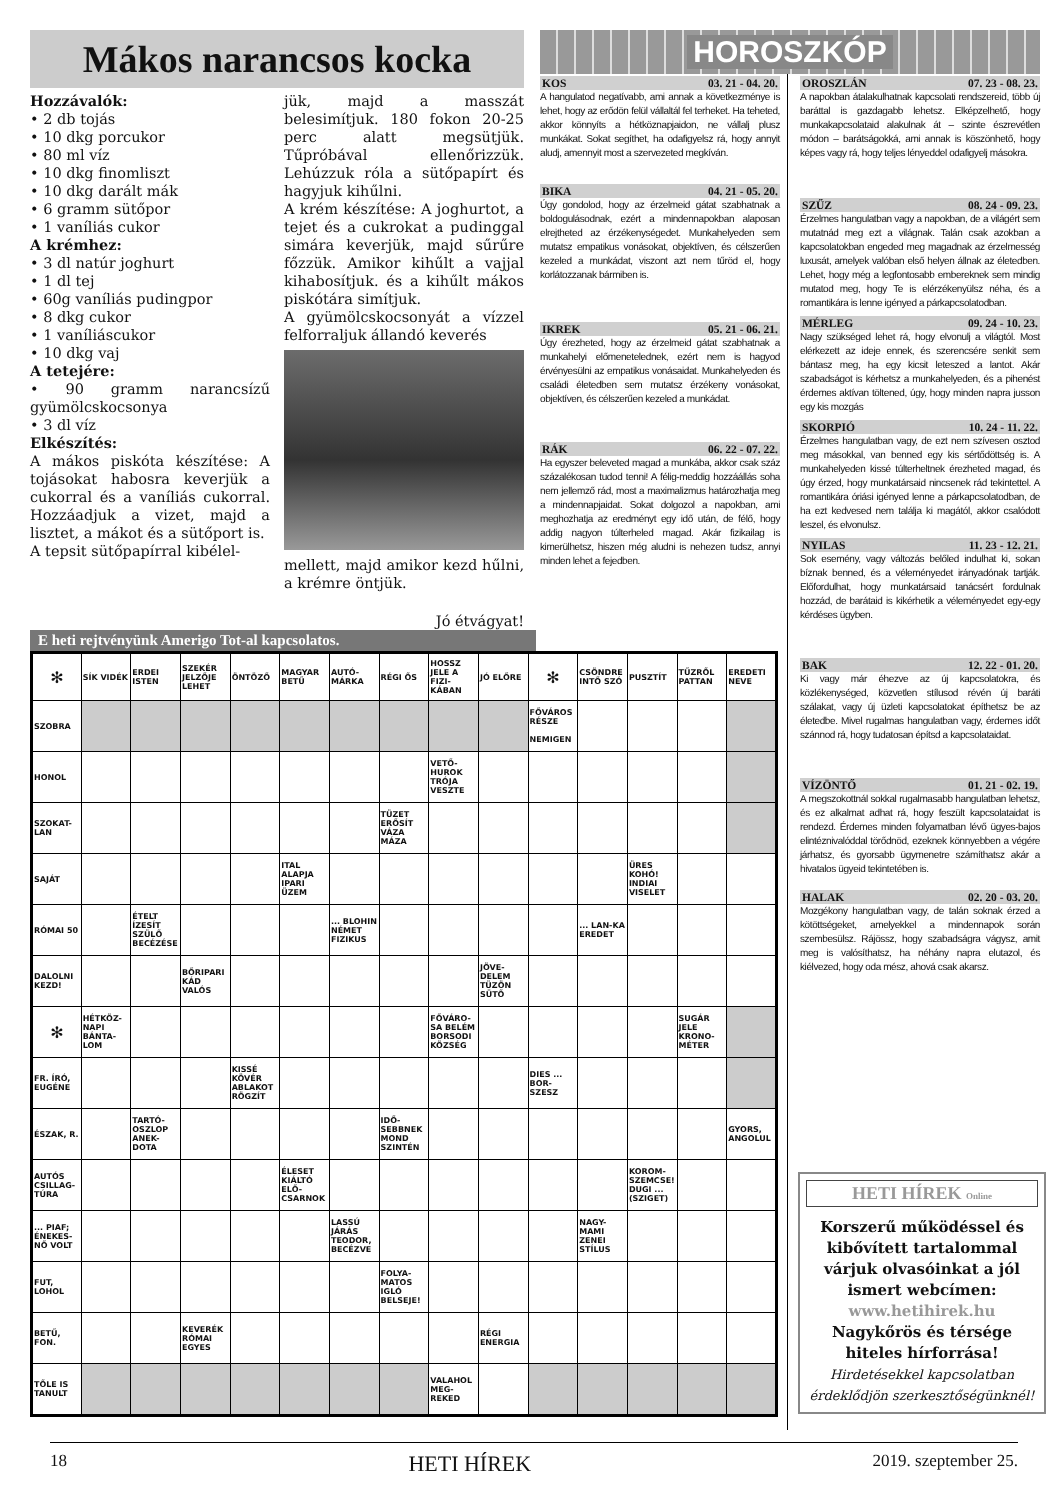Mákos narancsos kocka
Hozzávalók:
• 2 db tojás
• 10 dkg porcukor
• 80 ml víz
• 10 dkg finomliszt
• 10 dkg darált mák
• 6 gramm sütőpor
• 1 vaníliás cukor
A krémhez:
• 3 dl natúr joghurt
• 1 dl tej
• 60g vaníliás pudingpor
• 8 dkg cukor
• 1 vaníliáscukor
• 10 dkg vaj
A tetejére:
• 90 gramm narancsízű gyümölcskocsonya
• 3 dl víz
Elkészítés:
A mákos piskóta készítése: A tojásokat habosra keverjük a cukorral és a vaníliás cukorral. Hozzáadjuk a vizet, majd a lisztet, a mákot és a sütőport is.
A tepsit sütőpapírral kibélel-
jük, majd a masszát belesimítjuk. 180 fokon 20-25 perc alatt megsütjük. Tűpróbával ellenőrizzük. Lehúzzuk róla a sütőpapírt és hagyjuk kihűlni.
A krém készítése: A joghurtot, a tejet és a cukrokat a pudinggal simára keverjük, majd sűrűre főzzük. Amikor kihűlt a vajjal kihabosítjuk. és a kihűlt mákos piskótára simítjuk.
A gyümölcskocsonyát a vízzel felforraljuk állandó keverés
mellett, majd amikor kezd hűlni, a krémre öntjük.
Jó étvágyat!
HOROSZKÓP
KOS 03. 21 - 04. 20.
A hangulatod negatívabb, ami annak a következménye is lehet, hogy az erődön felül vállaltál fel terheket. Ha teheted, akkor könnyíts a hétköznapjaidon, ne vállalj plusz munkákat. Sokat segíthet, ha odafigyelsz rá, hogy annyit aludj, amennyit most a szervezeted megkíván.
BIKA 04. 21 - 05. 20.
Úgy gondolod, hogy az érzelmeid gátat szabhatnak a boldogulásodnak, ezért a mindennapokban alaposan elrejtheted az érzékenységedet. Munkahelyeden sem mutatsz empatikus vonásokat, objektíven, és célszerűen kezeled a munkádat, viszont azt nem tűröd el, hogy korlátozzanak bármiben is.
IKREK 05. 21 - 06. 21.
Úgy érezheted, hogy az érzelmeid gátat szabhatnak a munkahelyi előmenetelednek, ezért nem is hagyod érvényesülni az empatikus vonásaidat. Munkahelyeden és családi életedben sem mutatsz érzékeny vonásokat, objektíven, és célszerűen kezeled a munkádat.
RÁK 06. 22 - 07. 22.
Ha egyszer beleveted magad a munkába, akkor csak száz százalékosan tudod tenni! A félig-meddig hozzáállás soha nem jellemző rád, most a maximalizmus határozhatja meg a mindennapjaidat. Sokat dolgozol a napokban, ami meghozhatja az eredményt egy idő után, de félő, hogy addig nagyon túlterheled magad. Akár fizikailag is kimerülhetsz, hiszen még aludni is nehezen tudsz, annyi minden lehet a fejedben.
OROSZLÁN 07. 23 - 08. 23.
A napokban átalakulhatnak kapcsolati rendszereid, több új baráttal is gazdagabb lehetsz. Elképzelhető, hogy munkakapcsolataid alakulnak át – szinte észrevétlen módon – barátságokká, ami annak is köszönhető, hogy képes vagy rá, hogy teljes lényeddel odafigyelj másokra.
SZŰZ 08. 24 - 09. 23.
Érzelmes hangulatban vagy a napokban, de a világért sem mutatnád meg ezt a világnak. Talán csak azokban a kapcsolatokban engeded meg magadnak az érzelmesség luxusát, amelyek valóban első helyen állnak az életedben. Lehet, hogy még a legfontosabb embereknek sem mindig mutatod meg, hogy Te is elérzékenyülsz néha, és a romantikára is lenne igényed a párkapcsolatodban.
MÉRLEG 09. 24 - 10. 23.
Nagy szükséged lehet rá, hogy elvonulj a világtól. Most elérkezett az ideje ennek, és szerencsére senkit sem bántasz meg, ha egy kicsit leteszed a lantot. Akár szabadságot is kérhetsz a munkahelyeden, és a pihenést érdemes aktívan töltened, úgy, hogy minden napra jusson egy kis mozgás
SKORPIÓ 10. 24 - 11. 22.
Érzelmes hangulatban vagy, de ezt nem szívesen osztod meg másokkal, van benned egy kis sértődöttség is. A munkahelyeden kissé túlterheltnek érezheted magad, és úgy érzed, hogy munkatársaid nincsenek rád tekintettel. A romantikára óriási igényed lenne a párkapcsolatodban, de ha ezt kedvesed nem találja ki magától, akkor csalódott leszel, és elvonulsz.
NYILAS 11. 23 - 12. 21.
Sok esemény, vagy változás belőled indulhat ki, sokan bíznak benned, és a véleményedet irányadónak tartják. Előfordulhat, hogy munkatársaid tanácsért fordulnak hozzád, de barátaid is kikérhetik a véleményedet egy-egy kérdéses ügyben.
BAK 12. 22 - 01. 20.
Ki vagy már éhezve az új kapcsolatokra, és közlékenységed, közvetlen stílusod révén új baráti szálakat, vagy új üzleti kapcsolatokat építhetsz be az életedbe. Mivel rugalmas hangulatban vagy, érdemes időt szánnod rá, hogy tudatosan építsd a kapcsolataidat.
VÍZÖNTŐ 01. 21 - 02. 19.
A megszokottnál sokkal rugalmasabb hangulatban lehetsz, és ez alkalmat adhat rá, hogy feszült kapcsolataidat is rendezd. Érdemes minden folyamatban lévő ügyes-bajos elintéznivalóddal törődnöd, ezeknek könnyebben a végére járhatsz, és gyorsabb ügymenetre számíthatsz akár a hivatalos ügyeid tekintetében is.
HALAK 02. 20 - 03. 20.
Mozgékony hangulatban vagy, de talán soknak érzed a kötöttségeket, amelyekkel a mindennapok során szembesülsz. Rájössz, hogy szabadságra vágysz, amit meg is valósíthatsz, ha néhány napra elutazol, és kiélvezed, hogy oda mész, ahová csak akarsz.
E heti rejtvényünk Amerigo Tot-al kapcsolatos.
| ✻ | SÍK VIDÉK | ERDEI ISTEN | SZEKÉR JELZŐJE LEHET | ÖNTÖZŐ | MAGYAR BETŰ | AUTÓ-MÁRKA | RÉGI ŐS | HOSSZ JELE A FIZI-KÁBAN | JÓ ELŐRE | ✻ | CSÖNDRE INTŐ SZÓ | PUSZTÍT | TŰZRŐL PATTAN | EREDETI NEVE |
| SZOBRA | | | | | | | | | | FŐVÁROS RÉSZE NEMIGEN | | | | |
| HONOL | | | | | | | | VETŐ-HUROK TRÓJA VESZTE | | | | | | |
| SZOKAT-LAN | | | | | | | TÜZET ERŐSÍT VÁZA MÁZA | | | | | | | |
| SAJÁT | | | | | ITAL ALAPJA IPARI ÜZEM | | | | | | | ÜRES KOHÓ! INDIAI VISELET | | |
| RÓMAI 50 | | ÉTELT ÍZESÍT SZÜLŐ BECÉZÉSE | | | | ... BLOHIN NÉMET FIZIKUS | | | | | ... LAN-KA EREDET | | | |
| DALOLNI KEZD! | | | BŐRIPARI KÁD VALÓS | | | | | | JÖVE-DELEM TÜZÖN SÜTŐ | | | | | |
| ✻ | HÉTKÖZ-NAPI BÁNTA-LOM | | | | | | | FŐVÁRO-SA BELÉM BORSODI KÖZSÉG | | | | | SUGÁR JELE KRONO-MÉTER | |
| FR. ÍRÓ, EUGÉNE | | | | KISSÉ KÖVÉR ABLAKOT RÖGZÍT | | | | | | DIES ... BOR-SZESZ | | | | |
| ÉSZAK, R. | | TARTÓ-OSZLOP ANEK-DOTA | | | | | IDŐ-SEBBNEK MOND SZINTÉN | | | | | | | GYORS, ANGOLUL |
| AUTÓS CSILLAG-TÚRA | | | | | ÉLESET KIÁLTÓ ELŐ-CSARNOK | | | | | | | KOROM-SZEMCSE! DUGI ... (SZIGET) | | |
| ... PIAF; ÉNEKES-NŐ VOLT | | | | | | LASSÚ JÁRÁS TEODOR, BECÉZVE | | | | | NAGY-MAMI ZENEI STÍLUS | | | |
| FUT, LOHOL | | | | | | | FOLYA-MATOS IGLÓ BELSEJE! | | | | | | | |
| BETŰ, FON. | | | KEVERÉK RÓMAI EGYES | | | | | | RÉGI ENERGIA | | | | | |
| TŐLE IS TANULT | | | | | | | | VALAHOL MEG-REKED | | | | | | |
HETI HÍREK Online
Korszerű működéssel és kibővített tartalommal várjuk olvasóinkat a jól ismert webcímen:
www.hetihirek.hu
Nagykőrös és térsége hiteles hírforrása!
Hirdetésekkel kapcsolatban érdeklődjön szerkesztőségünknél!
18 HETI HÍREK 2019. szeptember 25.